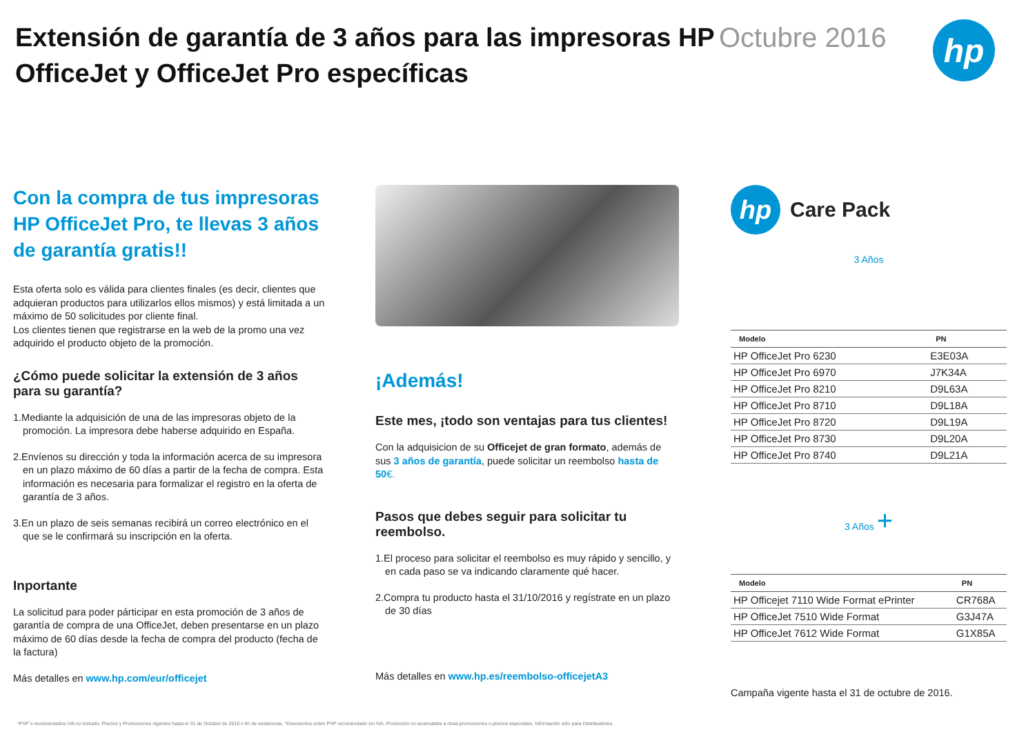Extensión de garantía de 3 años para las impresoras HP OfficeJet y OfficeJet Pro específicas
Octubre 2016
hp
Con la compra de tus impresoras HP OfficeJet Pro, te llevas 3 años de garantía gratis!!
Esta oferta solo es válida para clientes finales (es decir, clientes que adquieran productos para utilizarlos ellos mismos) y está limitada a un máximo de 50 solicitudes por cliente final.
Los clientes tienen que registrarse en la web de la promo una vez adquirido el producto objeto de la promoción.
¿Cómo puede solicitar la extensión de 3 años para su garantía?
1.Mediante la adquisición de una de las impresoras objeto de la promoción. La impresora debe haberse adquirido en España.
2.Envíenos su dirección y toda la información acerca de su impresora en un plazo máximo de 60 días a partir de la fecha de compra. Esta información es necesaria para formalizar el registro en la oferta de garantía de 3 años.
3.En un plazo de seis semanas recibirá un correo electrónico en el que se le confirmará su inscripción en la oferta.
Inportante
La solicitud para poder párticipar en esta promoción de 3 años de garantía de compra de una OfficeJet, deben presentarse en un plazo máximo de 60 días desde la fecha de compra del producto (fecha de la factura)
Más detalles en www.hp.com/eur/officejet
¡Además!
Este mes, ¡todo son ventajas para tus clientes!
Con la adquisicion de su Officejet de gran formato, además de sus 3 años de garantía, puede solicitar un reembolso hasta de 50€.
Pasos que debes seguir para solicitar tu reembolso.
1.El proceso para solicitar el reembolso es muy rápido y sencillo, y en cada paso se va indicando claramente qué hacer.
2.Compra tu producto hasta el 31/10/2016 y regístrate en un plazo de 30 días
Más detalles en www.hp.es/reembolso-officejetA3
hp
Care Pack
3 Años
| Modelo | PN |
| --- | --- |
| HP OfficeJet Pro 6230 | E3E03A |
| HP OfficeJet Pro 6970 | J7K34A |
| HP OfficeJet Pro 8210 | D9L63A |
| HP OfficeJet Pro 8710 | D9L18A |
| HP OfficeJet Pro 8720 | D9L19A |
| HP OfficeJet Pro 8730 | D9L20A |
| HP OfficeJet Pro 8740 | D9L21A |
3 Años +
| Modelo | PN |
| --- | --- |
| HP Officejet 7110 Wide Format ePrinter | CR768A |
| HP OfficeJet 7510 Wide Format | G3J47A |
| HP OfficeJet 7612 Wide Format | G1X85A |
Campaña vigente hasta el 31 de octubre de 2016.
*PVP´s recomendados IVA no incluido. Precios y Promociones vigentes hasta el 31 de Octubre de 2016 o fin de existencias. *Descuentos sobre PVP recomendado sin IVA. Promoción no acumulable a otras promociones o precios especiales. Información sólo para Distribuidores.